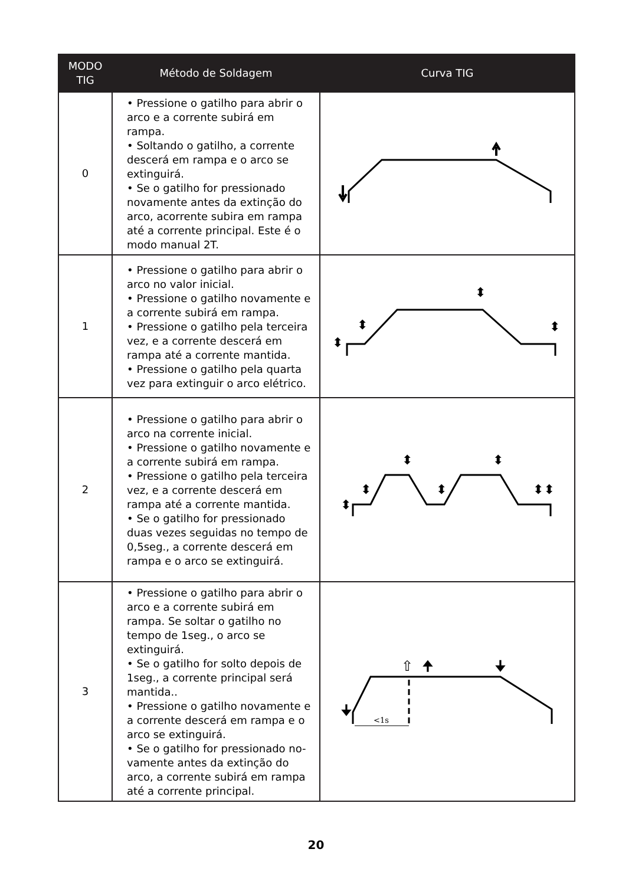| MODO TIG | Método de Soldagem | Curva TIG |
| --- | --- | --- |
| 0 | • Pressione o gatilho para abrir o arco e a corrente subirá em rampa. • Soltando o gatilho, a corrente descerá em rampa e o arco se extinguirá. • Se o gatilho for pressionado novamente antes da extinção do arco, acorrente subira em rampa até a corrente principal. Este é o modo manual 2T. | |
| 1 | • Pressione o gatilho para abrir o arco no valor inicial. • Pressione o gatilho novamente e a corrente subirá em rampa. • Pressione o gatilho pela terceira vez, e a corrente descerá em rampa até a corrente mantida. • Pressione o gatilho pela quarta vez para extinguir o arco elétrico. | ⬍ ⬍ ⬍ ⬍ |
| 2 | • Pressione o gatilho para abrir o arco na corrente inicial. • Pressione o gatilho novamente e a corrente subirá em rampa. • Pressione o gatilho pela terceira vez, e a corrente descerá em rampa até a corrente mantida. • Se o gatilho for pressionado duas vezes seguidas no tempo de 0,5seg., a corrente descerá em rampa e o arco se extinguirá. | ⬍ ⬍ ⬍ ⬍ ⬍ ⬍⬍ |
| 3 | • Pressione o gatilho para abrir o arco e a corrente subirá em rampa. Se soltar o gatilho no tempo de 1seg., o arco se extinguirá. • Se o gatilho for solto depois de 1seg., a corrente principal será mantida.. • Pressione o gatilho novamente e a corrente descerá em rampa e o arco se extinguirá. • Se o gatilho for pressionado no-vamente antes da extinção do arco, a corrente subirá em rampa até a corrente principal. | <1s ⇧ 🠉 🠋 🠋 |
20